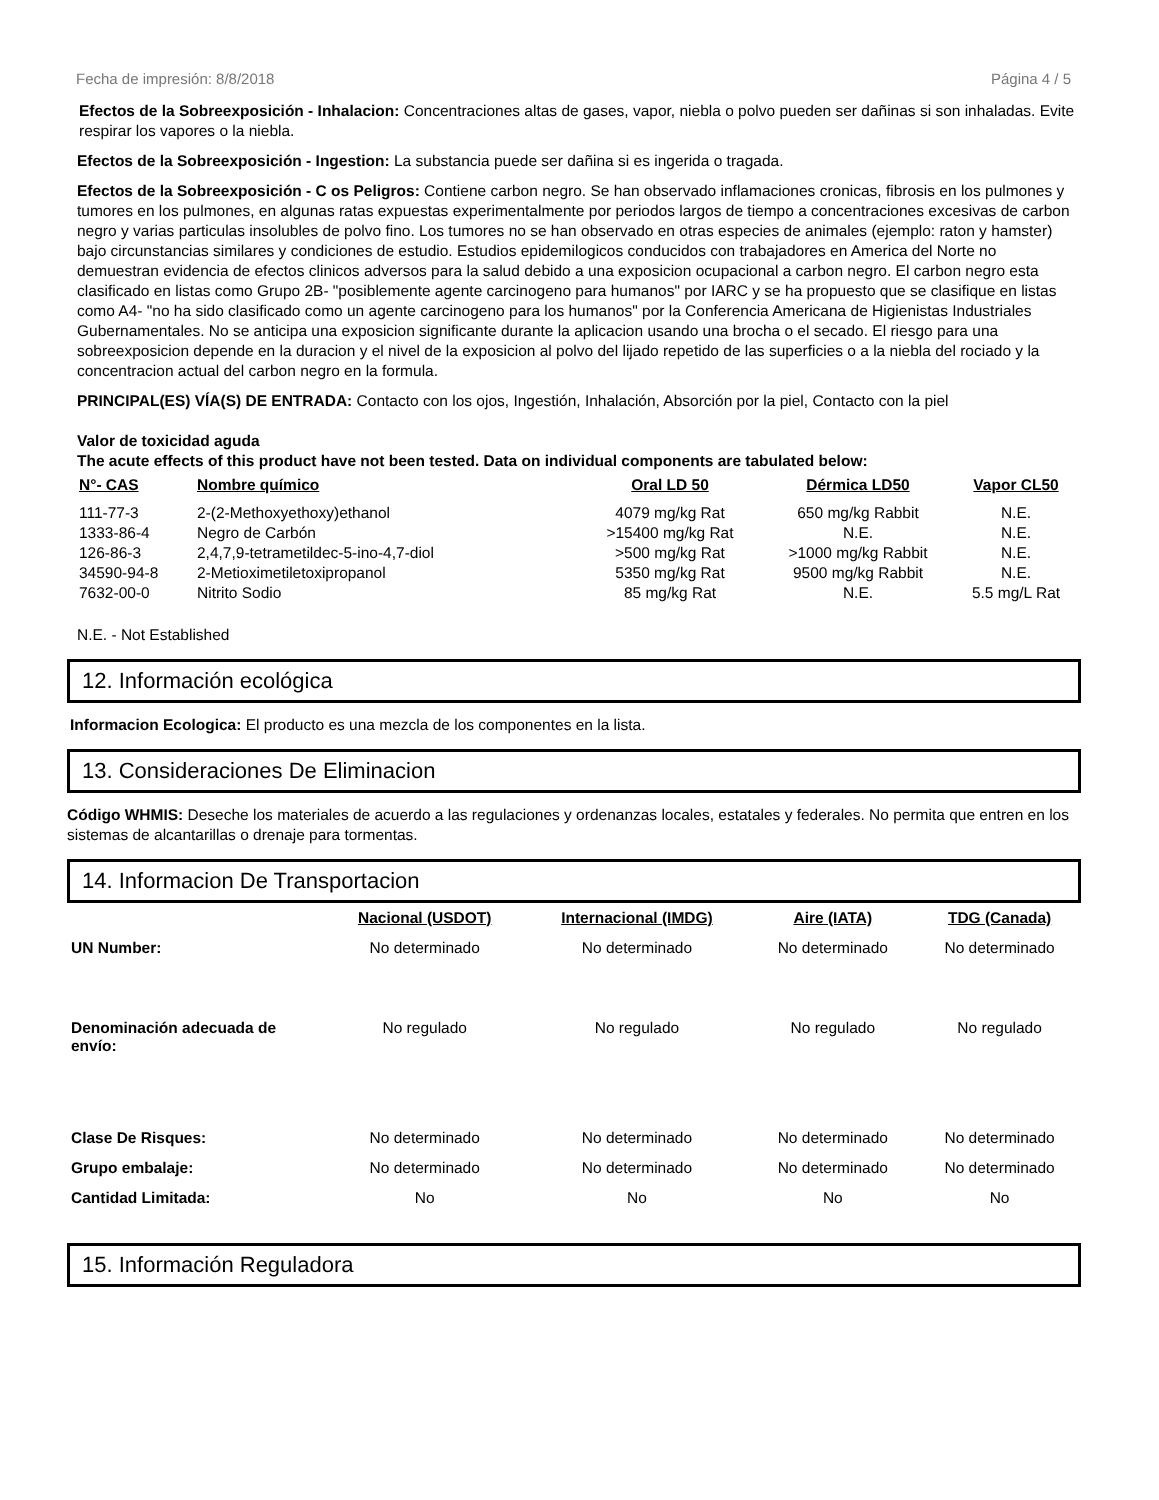Fecha de impresión: 8/8/2018 Página 4 / 5
Efectos de la Sobreexposición - Inhalacion: Concentraciones altas de gases, vapor, niebla o polvo pueden ser dañinas si son inhaladas. Evite respirar los vapores o la niebla.
Efectos de la Sobreexposición - Ingestion: La substancia puede ser dañina si es ingerida o tragada.
Efectos de la Sobreexposición - C os Peligros: Contiene carbon negro. Se han observado inflamaciones cronicas, fibrosis en los pulmones y tumores en los pulmones, en algunas ratas expuestas experimentalmente por periodos largos de tiempo a concentraciones excesivas de carbon negro y varias particulas insolubles de polvo fino. Los tumores no se han observado en otras especies de animales (ejemplo: raton y hamster) bajo circunstancias similares y condiciones de estudio. Estudios epidemilogicos conducidos con trabajadores en America del Norte no demuestran evidencia de efectos clinicos adversos para la salud debido a una exposicion ocupacional a carbon negro. El carbon negro esta clasificado en listas como Grupo 2B- "posiblemente agente carcinogeno para humanos" por IARC y se ha propuesto que se clasifique en listas como A4- "no ha sido clasificado como un agente carcinogeno para los humanos" por la Conferencia Americana de Higienistas Industriales Gubernamentales. No se anticipa una exposicion significante durante la aplicacion usando una brocha o el secado. El riesgo para una sobreexposicion depende en la duracion y el nivel de la exposicion al polvo del lijado repetido de las superficies o a la niebla del rociado y la concentracion actual del carbon negro en la formula.
PRINCIPAL(ES) VÍA(S) DE ENTRADA: Contacto con los ojos, Ingestión, Inhalación, Absorción por la piel, Contacto con la piel
Valor de toxicidad aguda
The acute effects of this product have not been tested. Data on individual components are tabulated below:
| N°- CAS | Nombre químico | Oral LD 50 | Dérmica LD50 | Vapor CL50 |
| --- | --- | --- | --- | --- |
| 111-77-3 | 2-(2-Methoxyethoxy)ethanol | 4079 mg/kg Rat | 650 mg/kg Rabbit | N.E. |
| 1333-86-4 | Negro de Carbón | >15400 mg/kg Rat | N.E. | N.E. |
| 126-86-3 | 2,4,7,9-tetrametildec-5-ino-4,7-diol | >500 mg/kg Rat | >1000 mg/kg Rabbit | N.E. |
| 34590-94-8 | 2-Metioximetiletoxipropanol | 5350 mg/kg Rat | 9500 mg/kg Rabbit | N.E. |
| 7632-00-0 | Nitrito Sodio | 85 mg/kg Rat | N.E. | 5.5 mg/L Rat |
N.E. - Not Established
12. Información ecológica
Informacion Ecologica: El producto es una mezcla de los componentes en la lista.
13. Consideraciones De Eliminacion
Código WHMIS: Deseche los materiales de acuerdo a las regulaciones y ordenanzas locales, estatales y federales. No permita que entren en los sistemas de alcantarillas o drenaje para tormentas.
14. Informacion De Transportacion
| | Nacional (USDOT) | Internacional (IMDG) | Aire (IATA) | TDG (Canada) |
| --- | --- | --- | --- | --- |
| UN Number: | No determinado | No determinado | No determinado | No determinado |
| Denominación adecuada de envío: | No regulado | No regulado | No regulado | No regulado |
| Clase De Risques: | No determinado | No determinado | No determinado | No determinado |
| Grupo embalaje: | No determinado | No determinado | No determinado | No determinado |
| Cantidad Limitada: | No | No | No | No |
15. Información Reguladora